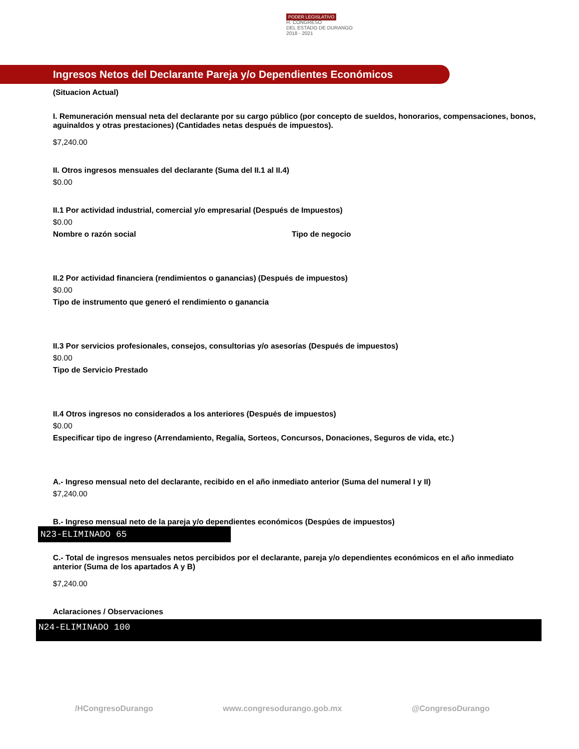PODER LEGISLATIVO
H. CONGRESO
DEL ESTADO DE DURANGO
2018 - 2021
Ingresos Netos del Declarante Pareja y/o Dependientes Económicos
(Situacion Actual)
I. Remuneración mensual neta del declarante por su cargo público (por concepto de sueldos, honorarios, compensaciones, bonos, aguinaldos y otras prestaciones) (Cantidades netas después de impuestos).
$7,240.00
II. Otros ingresos mensuales del declarante (Suma del II.1 al II.4)
$0.00
II.1 Por actividad industrial, comercial y/o empresarial (Después de Impuestos)
$0.00
Nombre o razón social Tipo de negocio
II.2 Por actividad financiera (rendimientos o ganancias) (Después de impuestos)
$0.00
Tipo de instrumento que generó el rendimiento o ganancia
II.3 Por servicios profesionales, consejos, consultorias y/o asesorías (Después de impuestos)
$0.00
Tipo de Servicio Prestado
II.4 Otros ingresos no considerados a los anteriores (Después de impuestos)
$0.00
Especificar tipo de ingreso (Arrendamiento, Regalía, Sorteos, Concursos, Donaciones, Seguros de vida, etc.)
A.- Ingreso mensual neto del declarante, recibido en el año inmediato anterior (Suma del numeral I y II)
$7,240.00
B.- Ingreso mensual neto de la pareja y/o dependientes económicos (Despúes de impuestos)
N23-ELIMINADO 65
C.- Total de ingresos mensuales netos percibidos por el declarante, pareja y/o dependientes económicos en el año inmediato anterior (Suma de los apartados A y B)
$7,240.00
Aclaraciones / Observaciones
N24-ELIMINADO 100
/HCongresoDurango www.congresodurango.gob.mx @CongresoDurango